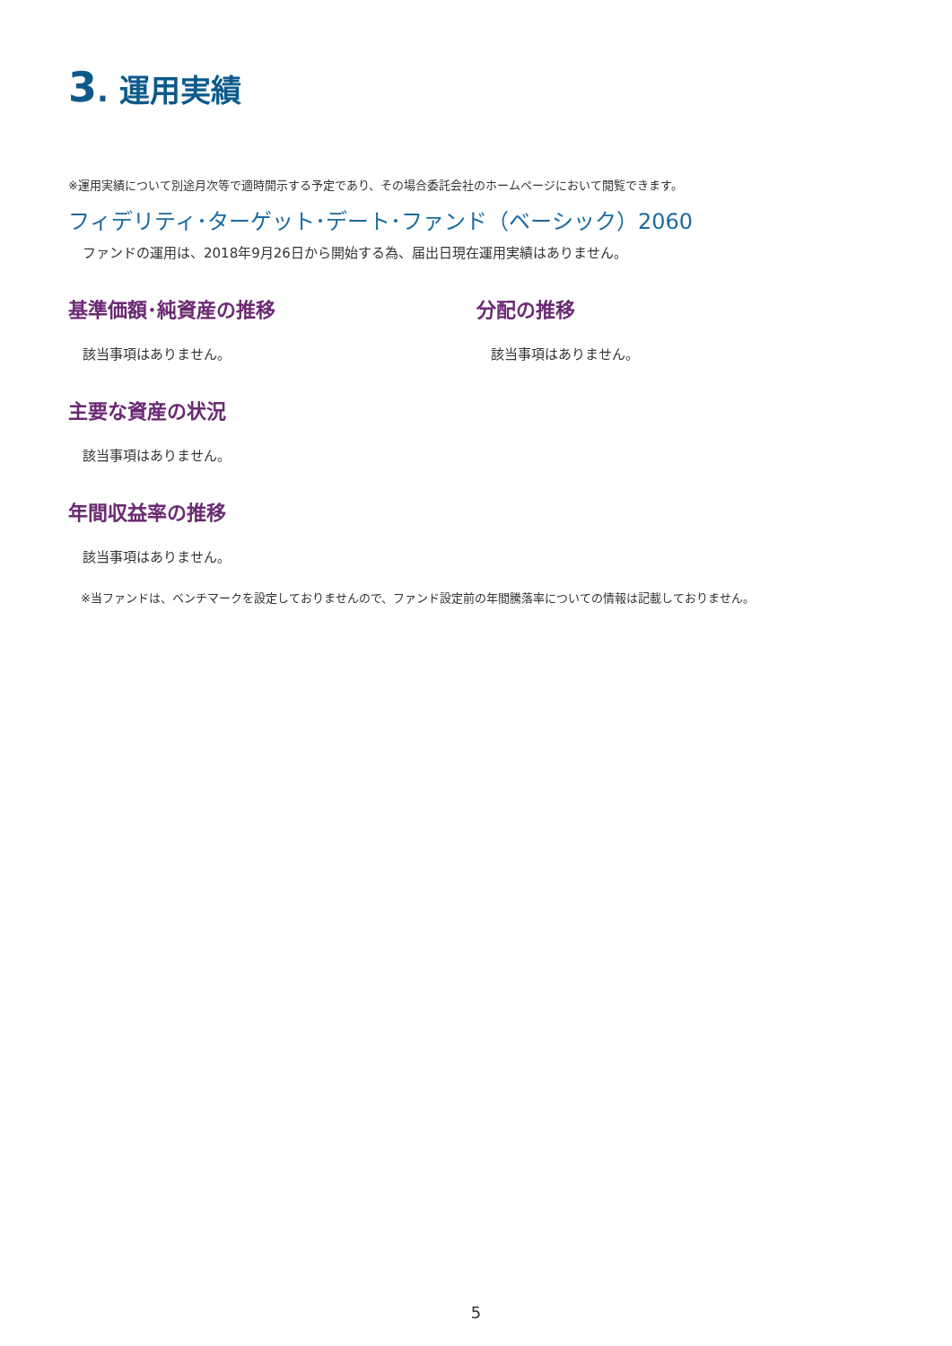3. 運用実績
※運用実績について別途月次等で適時開示する予定であり、その場合委託会社のホームページにおいて閲覧できます。
フィデリティ･ターゲット･デート･ファンド（ベーシック）2060
ファンドの運用は、2018年9月26日から開始する為、届出日現在運用実績はありません。
基準価額･純資産の推移
該当事項はありません。
分配の推移
該当事項はありません。
主要な資産の状況
該当事項はありません。
年間収益率の推移
該当事項はありません。
※当ファンドは、ベンチマークを設定しておりませんので、ファンド設定前の年間騰落率についての情報は記載しておりません。
5